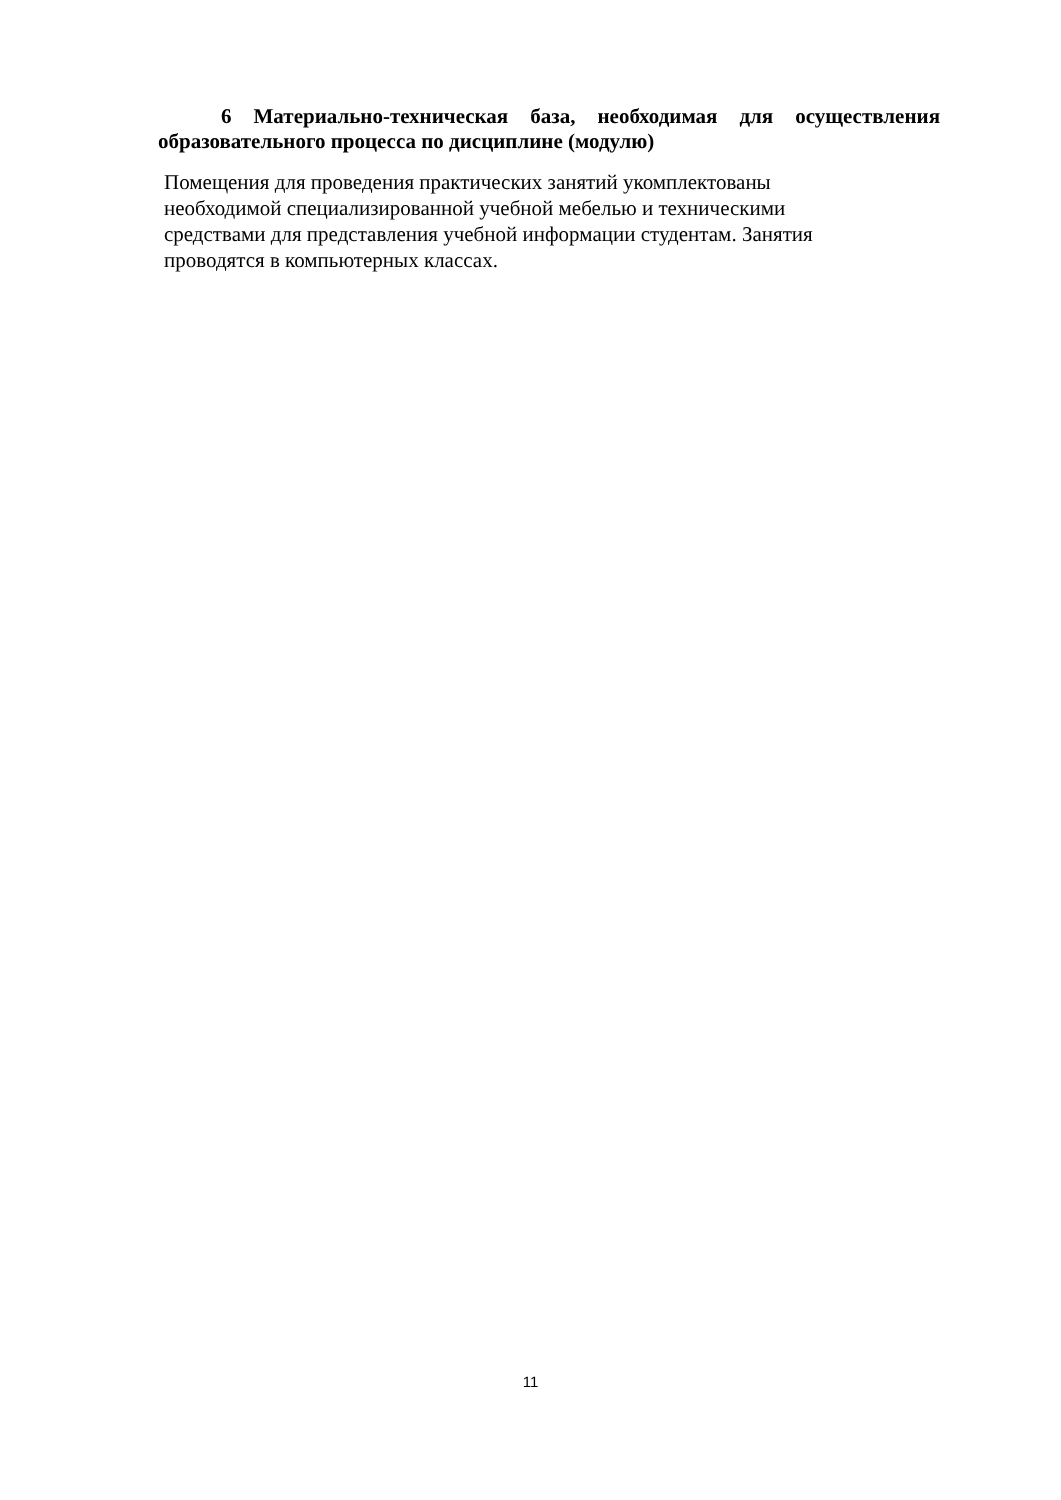6 Материально-техническая база, необходимая для осуществления образовательного процесса по дисциплине (модулю)
Помещения для проведения практических занятий укомплектованы
необходимой специализированной учебной мебелью и техническими
средствами для представления учебной информации студентам. Занятия
проводятся в компьютерных классах.
11